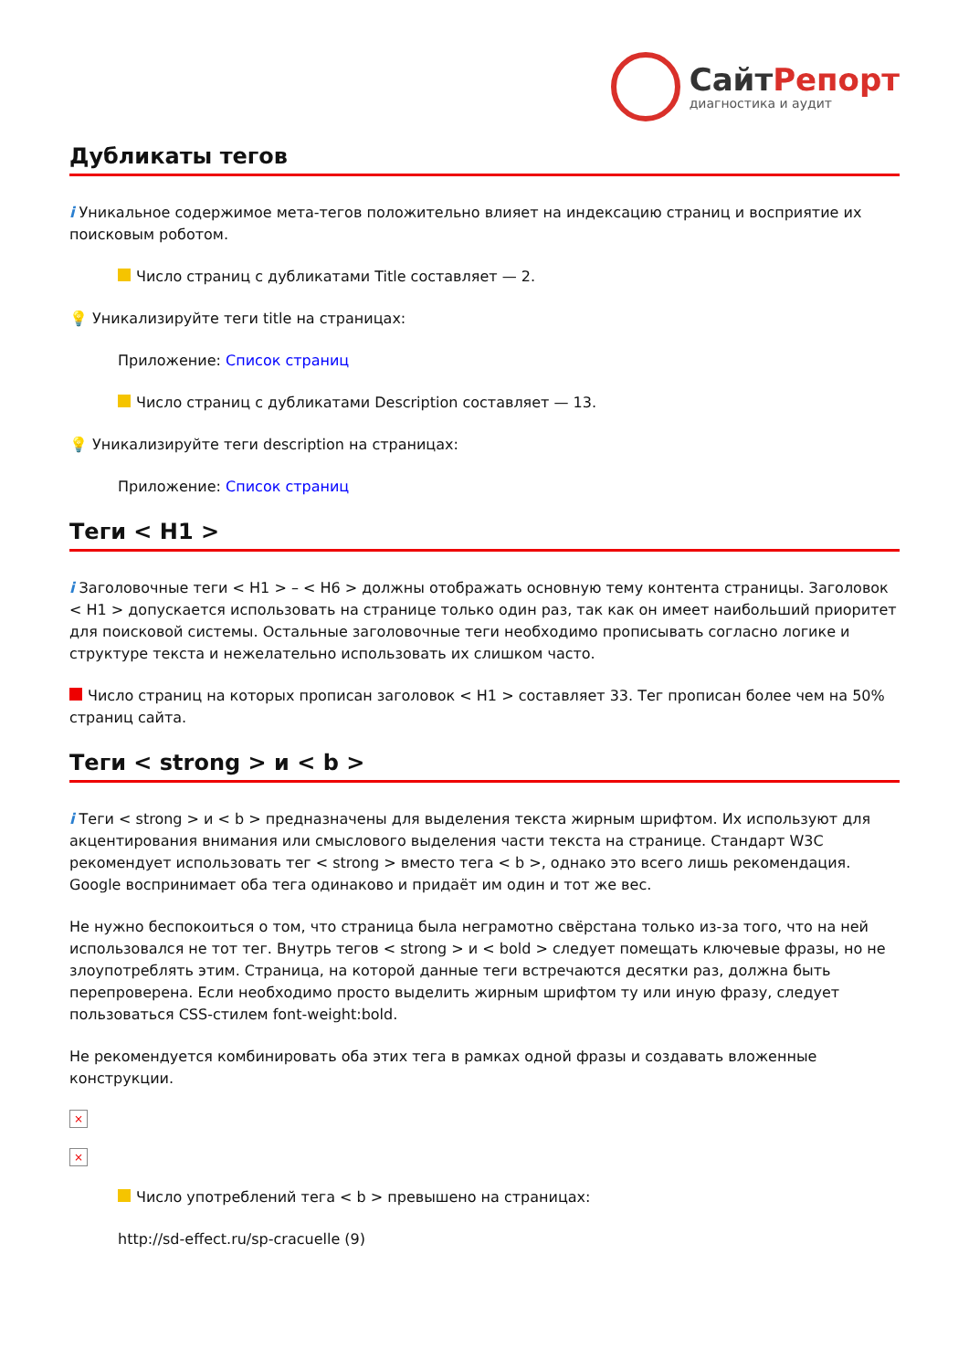СайтРепорт
диагностика и аудит
Дубликаты тегов
i Уникальное содержимое мета-тегов положительно влияет на индексацию страниц и восприятие их поисковым роботом.
Число страниц с дубликатами Title составляет — 2.
💡 Уникализируйте теги title на страницах:
Приложение: Список страниц
Число страниц с дубликатами Description составляет — 13.
💡 Уникализируйте теги description на страницах:
Приложение: Список страниц
Теги < H1 >
i Заголовочные теги < H1 > – < H6 > должны отображать основную тему контента страницы. Заголовок < H1 > допускается использовать на странице только один раз, так как он имеет наибольший приоритет для поисковой системы. Остальные заголовочные теги необходимо прописывать согласно логике и структуре текста и нежелательно использовать их слишком часто.
Число страниц на которых прописан заголовок < H1 > составляет 33. Тег прописан более чем на 50% страниц сайта.
Теги < strong > и < b >
i Теги < strong > и < b > предназначены для выделения текста жирным шрифтом. Их используют для акцентирования внимания или смыслового выделения части текста на странице. Стандарт W3C рекомендует использовать тег < strong > вместо тега < b >, однако это всего лишь рекомендация. Google воспринимает оба тега одинаково и придаёт им один и тот же вес.
Не нужно беспокоиться о том, что страница была неграмотно свёрстана только из-за того, что на ней использовался не тот тег. Внутрь тегов < strong > и < bold > следует помещать ключевые фразы, но не злоупотреблять этим. Страница, на которой данные теги встречаются десятки раз, должна быть перепроверена. Если необходимо просто выделить жирным шрифтом ту или иную фразу, следует пользоваться CSS-стилем font-weight:bold.
Не рекомендуется комбинировать оба этих тега в рамках одной фразы и создавать вложенные конструкции.
×
×
Число употреблений тега < b > превышено на страницах:
http://sd-effect.ru/sp-cracuelle (9)